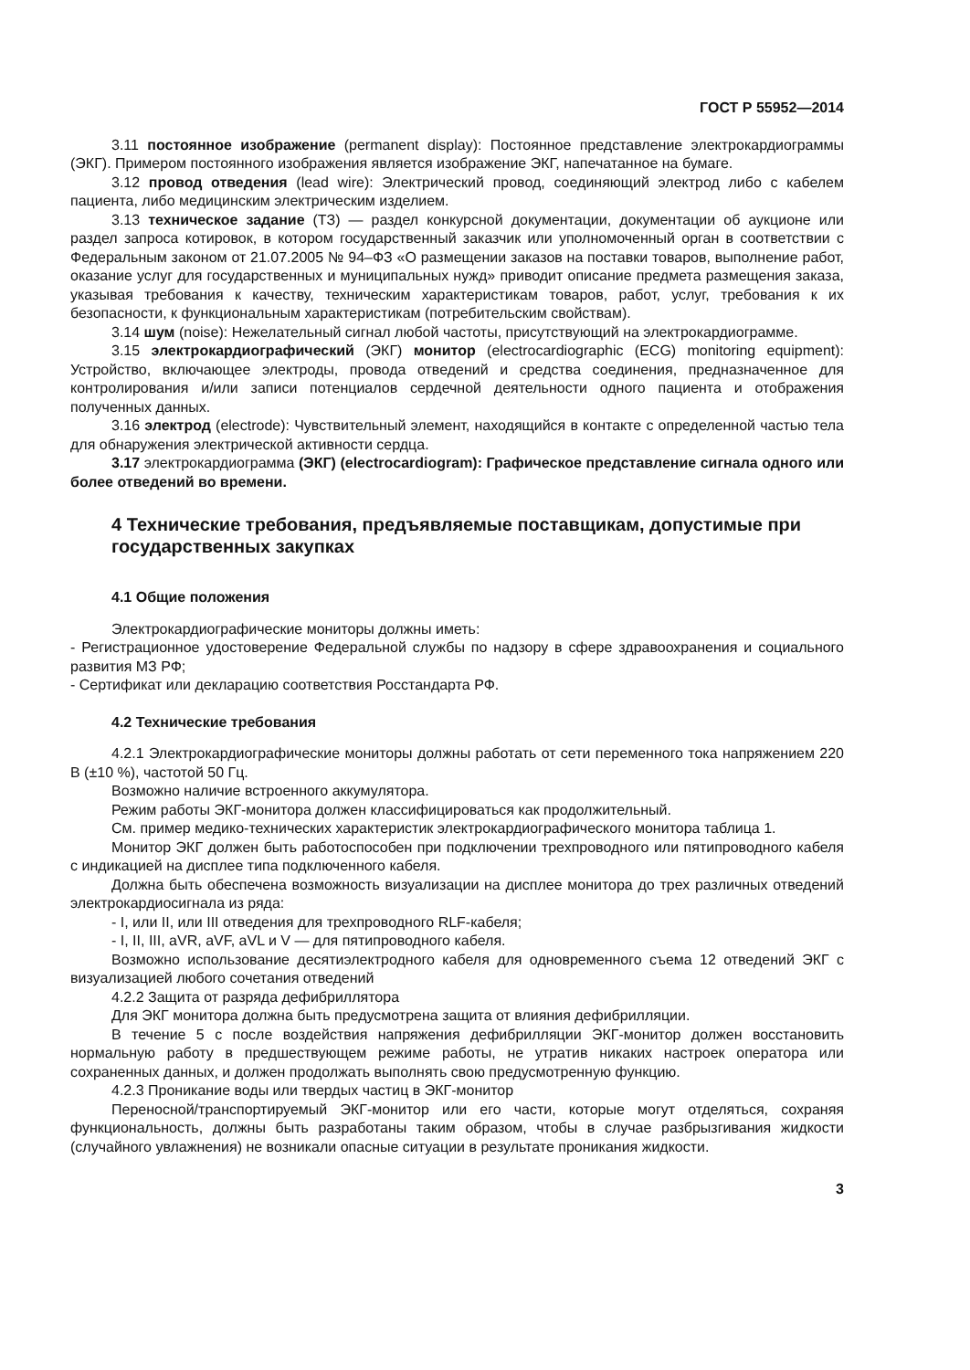ГОСТ Р 55952—2014
3.11 постоянное изображение (permanent display): Постоянное представление электрокардиограммы (ЭКГ). Примером постоянного изображения является изображение ЭКГ, напечатанное на бумаге.
3.12 провод отведения (lead wire): Электрический провод, соединяющий электрод либо с кабелем пациента, либо медицинским электрическим изделием.
3.13 техническое задание (ТЗ) — раздел конкурсной документации, документации об аукционе или раздел запроса котировок, в котором государственный заказчик или уполномоченный орган в соответствии с Федеральным законом от 21.07.2005 № 94–ФЗ «О размещении заказов на поставки товаров, выполнение работ, оказание услуг для государственных и муниципальных нужд» приводит описание предмета размещения заказа, указывая требования к качеству, техническим характеристикам товаров, работ, услуг, требования к их безопасности, к функциональным характеристикам (потребительским свойствам).
3.14 шум (noise): Нежелательный сигнал любой частоты, присутствующий на электрокардиограмме.
3.15 электрокардиографический (ЭКГ) монитор (electrocardiographic (ECG) monitoring equipment): Устройство, включающее электроды, провода отведений и средства соединения, предназначенное для контролирования и/или записи потенциалов сердечной деятельности одного пациента и отображения полученных данных.
3.16 электрод (electrode): Чувствительный элемент, находящийся в контакте с определенной частью тела для обнаружения электрической активности сердца.
3.17 электрокардиограмма (ЭКГ) (electrocardiogram): Графическое представление сигнала одного или более отведений во времени.
4 Технические требования, предъявляемые поставщикам, допустимые при государственных закупках
4.1 Общие положения
Электрокардиографические мониторы должны иметь:
- Регистрационное удостоверение Федеральной службы по надзору в сфере здравоохранения и социального развития МЗ РФ;
- Сертификат или декларацию соответствия Росстандарта РФ.
4.2 Технические требования
4.2.1 Электрокардиографические мониторы должны работать от сети переменного тока напряжением 220 В (±10 %), частотой 50 Гц.
Возможно наличие встроенного аккумулятора.
Режим работы ЭКГ-монитора должен классифицироваться как продолжительный.
См. пример медико-технических характеристик электрокардиографического монитора таблица 1.
Монитор ЭКГ должен быть работоспособен при подключении трехпроводного или пятипроводного кабеля с индикацией на дисплее типа подключенного кабеля.
Должна быть обеспечена возможность визуализации на дисплее монитора до трех различных отведений электрокардиосигнала из ряда:
- I, или II, или III отведения для трехпроводного RLF-кабеля;
- I, II, III, aVR, aVF, aVL и V — для пятипроводного кабеля.
Возможно использование десятиэлектродного кабеля для одновременного съема 12 отведений ЭКГ с визуализацией любого сочетания отведений
4.2.2 Защита от разряда дефибриллятора
Для ЭКГ монитора должна быть предусмотрена защита от влияния дефибрилляции.
В течение 5 с после воздействия напряжения дефибрилляции ЭКГ-монитор должен восстановить нормальную работу в предшествующем режиме работы, не утратив никаких настроек оператора или сохраненных данных, и должен продолжать выполнять свою предусмотренную функцию.
4.2.3 Проникание воды или твердых частиц в ЭКГ-монитор
Переносной/транспортируемый ЭКГ-монитор или его части, которые могут отделяться, сохраняя функциональность, должны быть разработаны таким образом, чтобы в случае разбрызгивания жидкости (случайного увлажнения) не возникали опасные ситуации в результате проникания жидкости.
3